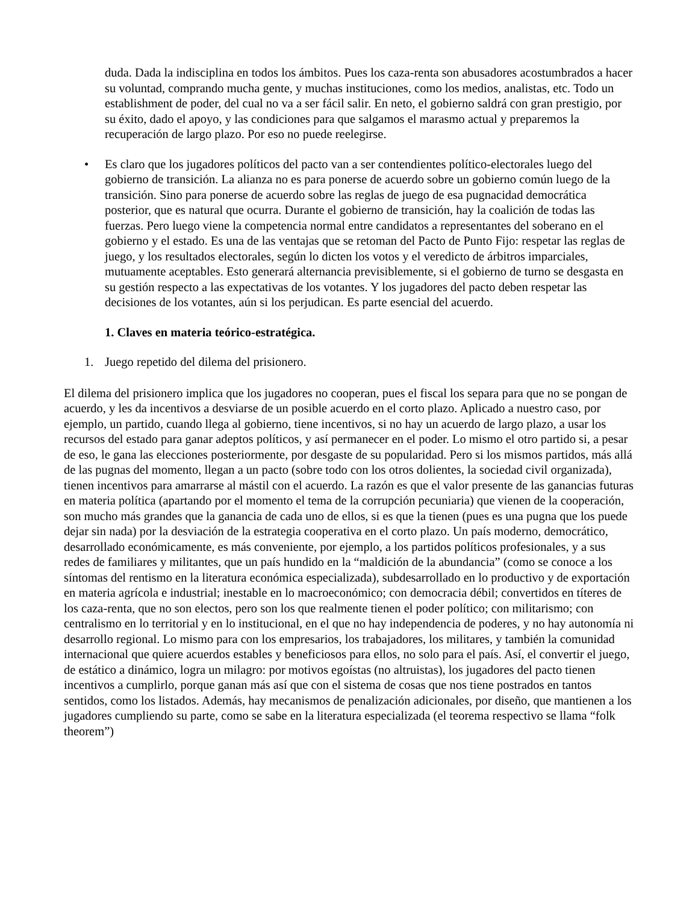duda. Dada la indisciplina en todos los ámbitos. Pues los caza-renta son abusadores acostumbrados a hacer su voluntad, comprando mucha gente, y muchas instituciones, como los medios, analistas, etc. Todo un establishment de poder, del cual no va a ser fácil salir. En neto, el gobierno saldrá con gran prestigio, por su éxito, dado el apoyo, y las condiciones para que salgamos el marasmo actual y preparemos la recuperación de largo plazo. Por eso no puede reelegirse.
• Es claro que los jugadores políticos del pacto van a ser contendientes político-electorales luego del gobierno de transición. La alianza no es para ponerse de acuerdo sobre un gobierno común luego de la transición. Sino para ponerse de acuerdo sobre las reglas de juego de esa pugnacidad democrática posterior, que es natural que ocurra. Durante el gobierno de transición, hay la coalición de todas las fuerzas. Pero luego viene la competencia normal entre candidatos a representantes del soberano en el gobierno y el estado. Es una de las ventajas que se retoman del Pacto de Punto Fijo: respetar las reglas de juego, y los resultados electorales, según lo dicten los votos y el veredicto de árbitros imparciales, mutuamente aceptables. Esto generará alternancia previsiblemente, si el gobierno de turno se desgasta en su gestión respecto a las expectativas de los votantes. Y los jugadores del pacto deben respetar las decisiones de los votantes, aún si los perjudican. Es parte esencial del acuerdo.
1. Claves en materia teórico-estratégica.
1. Juego repetido del dilema del prisionero.
El dilema del prisionero implica que los jugadores no cooperan, pues el fiscal los separa para que no se pongan de acuerdo, y les da incentivos a desviarse de un posible acuerdo en el corto plazo. Aplicado a nuestro caso, por ejemplo, un partido, cuando llega al gobierno, tiene incentivos, si no hay un acuerdo de largo plazo, a usar los recursos del estado para ganar adeptos políticos, y así permanecer en el poder. Lo mismo el otro partido si, a pesar de eso, le gana las elecciones posteriormente, por desgaste de su popularidad. Pero si los mismos partidos, más allá de las pugnas del momento, llegan a un pacto (sobre todo con los otros dolientes, la sociedad civil organizada), tienen incentivos para amarrarse al mástil con el acuerdo. La razón es que el valor presente de las ganancias futuras en materia política (apartando por el momento el tema de la corrupción pecuniaria) que vienen de la cooperación, son mucho más grandes que la ganancia de cada uno de ellos, si es que la tienen (pues es una pugna que los puede dejar sin nada) por la desviación de la estrategia cooperativa en el corto plazo. Un país moderno, democrático, desarrollado económicamente, es más conveniente, por ejemplo, a los partidos políticos profesionales, y a sus redes de familiares y militantes, que un país hundido en la “maldición de la abundancia” (como se conoce a los síntomas del rentismo en la literatura económica especializada), subdesarrollado en lo productivo y de exportación en materia agrícola e industrial; inestable en lo macroeconómico; con democracia débil; convertidos en títeres de los caza-renta, que no son electos, pero son los que realmente tienen el poder político; con militarismo; con centralismo en lo territorial y en lo institucional, en el que no hay independencia de poderes, y no hay autonomía ni desarrollo regional. Lo mismo para con los empresarios, los trabajadores, los militares, y también la comunidad internacional que quiere acuerdos estables y beneficiosos para ellos, no solo para el país. Así, el convertir el juego, de estático a dinámico, logra un milagro: por motivos egoístas (no altruistas), los jugadores del pacto tienen incentivos a cumplirlo, porque ganan más así que con el sistema de cosas que nos tiene postrados en tantos sentidos, como los listados. Además, hay mecanismos de penalización adicionales, por diseño, que mantienen a los jugadores cumpliendo su parte, como se sabe en la literatura especializada (el teorema respectivo se llama “folk theorem”)